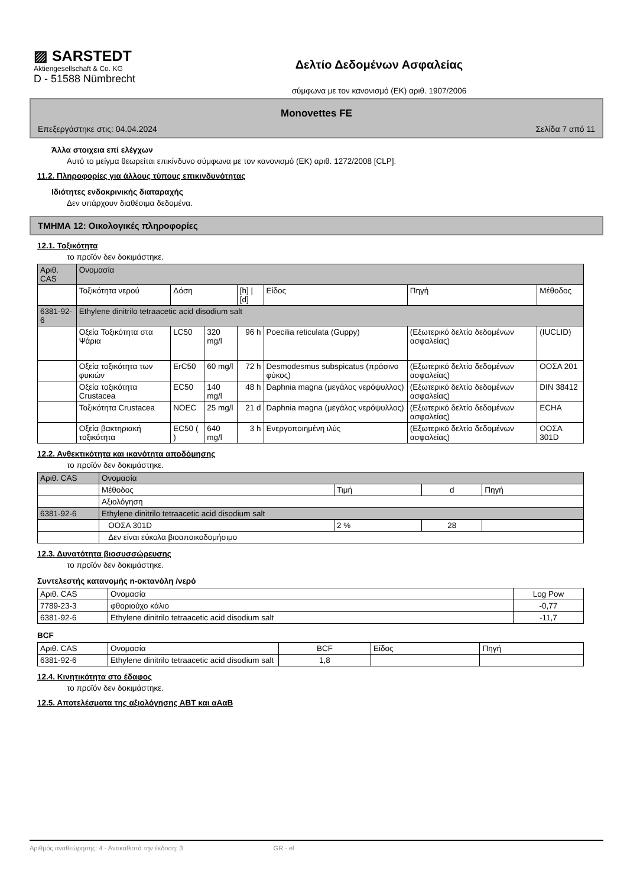▨ SARSTEDT
Aktiengesellschaft & Co. KG
D - 51588 Nümbrecht
Δελτίο Δεδομένων Ασφαλείας
σύμφωνα με τον κανονισμό (ΕΚ) αριθ. 1907/2006
Monovettes FE
Επεξεργάστηκε στις: 04.04.2024 Σελίδα 7 από 11
Άλλα στοιχεια επί ελέγχων
Αυτό το μείγμα θεωρείται επικίνδυνο σύμφωνα με τον κανονισμό (ΕΚ) αριθ. 1272/2008 [CLP].
11.2. Πληροφορίες για άλλους τύπους επικινδυνότητας
Ιδιότητες ενδοκρινικής διαταραχής
Δεν υπάρχουν διαθέσιμα δεδομένα.
ΤΜΗΜΑ 12: Οικολογικές πληροφορίες
12.1. Τοξικότητα
το προϊόν δεν δοκιμάστηκε.
| Αριθ. CAS | Ονομασία | | | | | | |
| --- | --- | --- | --- | --- | --- | --- | --- |
| | Τοξικότητα νερού | Δόση | | [h] / [d] | Είδος | Πηγή | Μέθοδος |
| 6381-92-6 | Ethylene dinitrilo tetraacetic acid disodium salt | | | | | | |
| | Οξεία Τοξικότητα στα Ψάρια | LC50 | 320 mg/l | 96 h | Poecilia reticulata (Guppy) | (Εξωτερικό δελτίο δεδομένων ασφαλείας) | (IUCLID) |
| | Οξεία τοξικότητα των φυκιών | ErC50 | 60 mg/l | 72 h | Desmodesmus subspicatus (πράσινο φύκος) | (Εξωτερικό δελτίο δεδομένων ασφαλείας) | ΟΟΣΑ 201 |
| | Οξεία τοξικότητα Crustacea | EC50 | 140 mg/l | 48 h | Daphnia magna (μεγάλος νερόψυλλος) | (Εξωτερικό δελτίο δεδομένων ασφαλείας) | DIN 38412 |
| | Τοξικότητα Crustacea | NOEC | 25 mg/l | 21 d | Daphnia magna (μεγάλος νερόψυλλος) | (Εξωτερικό δελτίο δεδομένων ασφαλείας) | ECHA |
| | Οξεία βακτηριακή τοξικότητα | EC50 ( ) | 640 mg/l | 3 h | Ενεργοποιημένη ιλύς | (Εξωτερικό δελτίο δεδομένων ασφαλείας) | ΟΟΣΑ 301D |
12.2. Ανθεκτικότητα και ικανότητα αποδόμησης
το προϊόν δεν δοκιμάστηκε.
| Αριθ. CAS | Ονομασία | | | |
| --- | --- | --- | --- | --- |
| | Μέθοδος | Τιμή | d | Πηγή |
| | Αξιολόγηση | | | |
| 6381-92-6 | Ethylene dinitrilo tetraacetic acid disodium salt | | | |
| | ΟΟΣΑ 301D | 2 % | 28 | |
| | Δεν είναι εύκολα βιοαποικοδομήσιμο | | | |
12.3. Δυνατότητα βιοσυσσώρευσης
το προϊόν δεν δοκιμάστηκε.
Συντελεστής κατανομής n-οκτανόλη /νερό
| Αριθ. CAS | Ονομασία | Log Pow |
| --- | --- | --- |
| 7789-23-3 | φθοριούχο κάλιο | -0,77 |
| 6381-92-6 | Ethylene dinitrilo tetraacetic acid disodium salt | -11,7 |
BCF
| Αριθ. CAS | Ονομασία | BCF | Είδος | Πηγή |
| --- | --- | --- | --- | --- |
| 6381-92-6 | Ethylene dinitrilo tetraacetic acid disodium salt | 1,8 | | |
12.4. Κινητικότητα στο έδαφος
το προϊόν δεν δοκιμάστηκε.
12.5. Αποτελέσματα της αξιολόγησης ΑΒΤ και αΑαΒ
Αριθμός αναθεώρησης: 4 - Αντικαθιστά την έκδοση: 3 GR - el